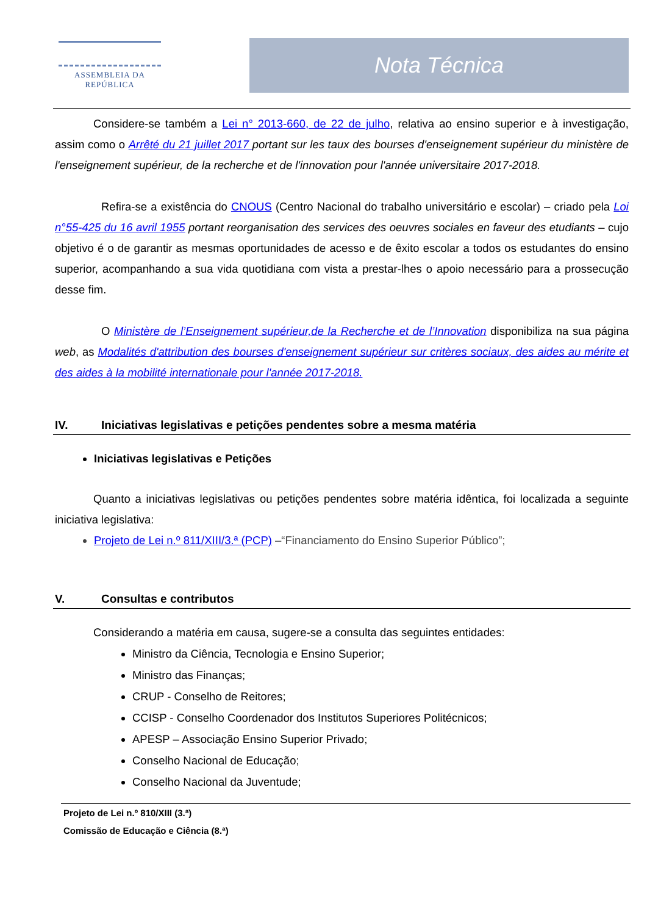ASSEMBLEIA DA REPÚBLICA
Nota Técnica
Considere-se também a Lei n° 2013-660, de 22 de julho, relativa ao ensino superior e à investigação, assim como o Arrêté du 21 juillet 2017 portant sur les taux des bourses d'enseignement supérieur du ministère de l'enseignement supérieur, de la recherche et de l'innovation pour l'année universitaire 2017-2018.
Refira-se a existência do CNOUS (Centro Nacional do trabalho universitário e escolar) – criado pela Loi n°55-425 du 16 avril 1955 portant reorganisation des services des oeuvres sociales en faveur des etudiants – cujo objetivo é o de garantir as mesmas oportunidades de acesso e de êxito escolar a todos os estudantes do ensino superior, acompanhando a sua vida quotidiana com vista a prestar-lhes o apoio necessário para a prossecução desse fim.
O Ministère de l’Enseignement supérieur,de la Recherche et de l’Innovation disponibiliza na sua página web, as Modalités d'attribution des bourses d'enseignement supérieur sur critères sociaux, des aides au mérite et des aides à la mobilité internationale pour l'année 2017-2018.
IV. Iniciativas legislativas e petições pendentes sobre a mesma matéria
Iniciativas legislativas e Petições
Quanto a iniciativas legislativas ou petições pendentes sobre matéria idêntica, foi localizada a seguinte iniciativa legislativa:
Projeto de Lei n.º 811/XIII/3.ª (PCP) –“Financiamento do Ensino Superior Público”;
V. Consultas e contributos
Considerando a matéria em causa, sugere-se a consulta das seguintes entidades:
Ministro da Ciência, Tecnologia e Ensino Superior;
Ministro das Finanças;
CRUP - Conselho de Reitores;
CCISP - Conselho Coordenador dos Institutos Superiores Politécnicos;
APESP – Associação Ensino Superior Privado;
Conselho Nacional de Educação;
Conselho Nacional da Juventude;
Projeto de Lei n.º 810/XIII (3.ª)
Comissão de Educação e Ciência (8.ª)